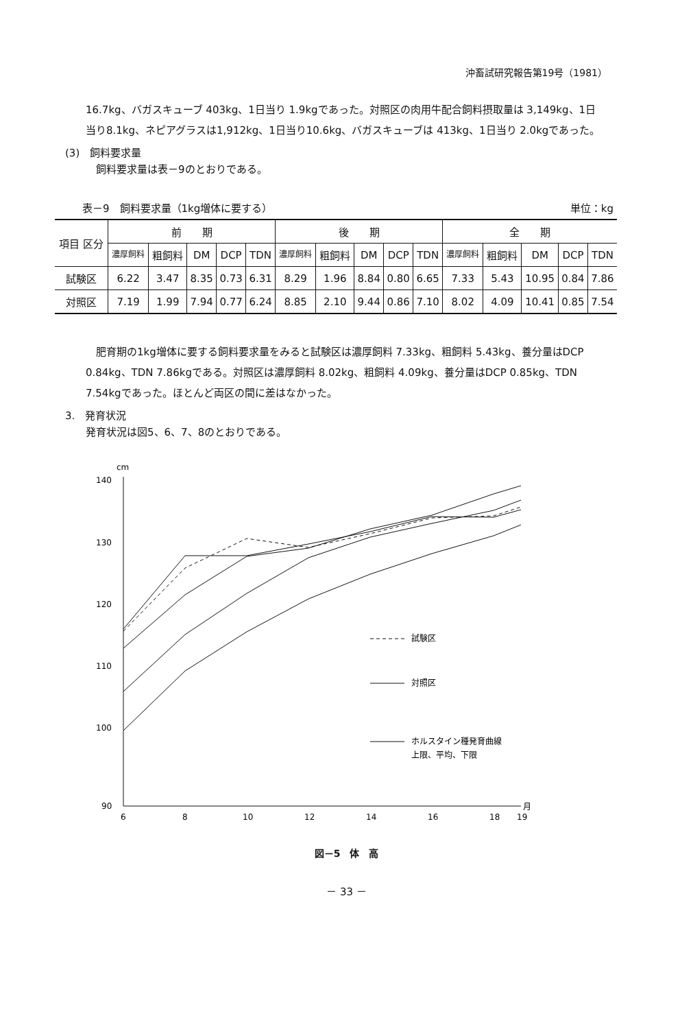沖畜試研究報告第19号（1981）
16.7kg、バガスキューブ 403kg、1日当り 1.9kgであった。対照区の肉用牛配合飼料摂取量は 3,149kg、1日当り8.1kg、ネピアグラスは1,912kg、1日当り10.6kg、バガスキューブは 413kg、1日当り 2.0kgであった。
(3)　飼料要求量
飼料要求量は表－9のとおりである。
表－9　飼料要求量（1kg増体に要する） 単位：kg
| 項目 区分 | 前 期 | | | | | 後 期 | | | | | 全 期 | | | | |
| --- | --- | --- | --- | --- | --- | --- | --- | --- | --- | --- | --- | --- | --- | --- | --- |
| | 濃厚飼料 | 粗飼料 | DM | DCP | TDN | 濃厚飼料 | 粗飼料 | DM | DCP | TDN | 濃厚飼料 | 粗飼料 | DM | DCP | TDN |
| 試験区 | 6.22 | 3.47 | 8.35 | 0.73 | 6.31 | 8.29 | 1.96 | 8.84 | 0.80 | 6.65 | 7.33 | 5.43 | 10.95 | 0.84 | 7.86 |
| 対照区 | 7.19 | 1.99 | 7.94 | 0.77 | 6.24 | 8.85 | 2.10 | 9.44 | 0.86 | 7.10 | 8.02 | 4.09 | 10.41 | 0.85 | 7.54 |
肥育期の1kg増体に要する飼料要求量をみると試験区は濃厚飼料 7.33kg、粗飼料 5.43kg、養分量はDCP 0.84kg、TDN 7.86kgである。対照区は濃厚飼料 8.02kg、粗飼料 4.09kg、養分量はDCP 0.85kg、TDN 7.54kgであった。ほとんど両区の間に差はなかった。
3.　発育状況
発育状況は図5、6、7、8のとおりである。
cm
140
130
120
110
100
90
6
8
10
12
14
16
18
19
月
試験区
対照区
ホルスタイン種発育曲線
上限、平均、下限
図－5　体　高
－ 33 －